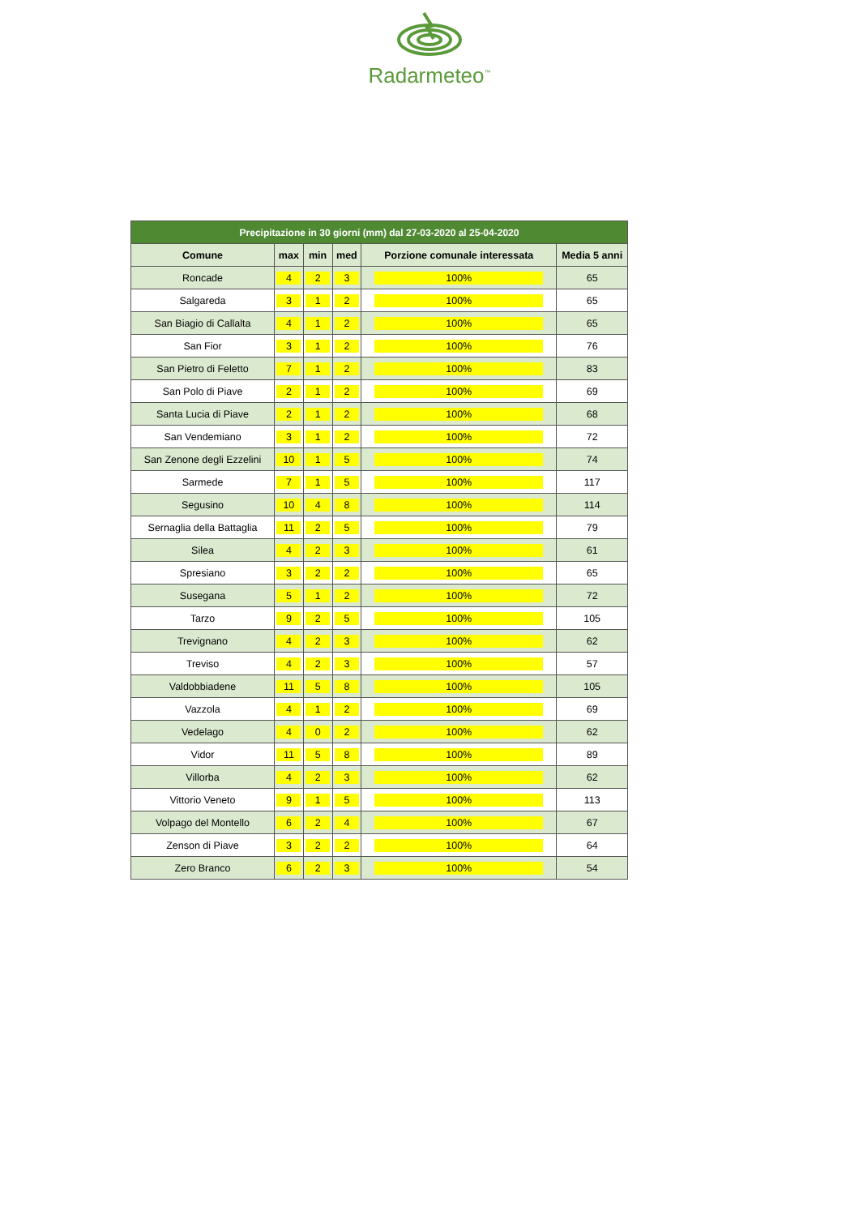Radarmeteo<sup>™</sup>
| Precipitazione in 30 giorni (mm) dal 27-03-2020 al 25-04-2020 | | | | | |
| --- | --- | --- | --- | --- | --- |
| Comune | max | min | med | Porzione comunale interessata | Media 5 anni |
| Roncade | 4 | 2 | 3 | 100% | 65 |
| Salgareda | 3 | 1 | 2 | 100% | 65 |
| San Biagio di Callalta | 4 | 1 | 2 | 100% | 65 |
| San Fior | 3 | 1 | 2 | 100% | 76 |
| San Pietro di Feletto | 7 | 1 | 2 | 100% | 83 |
| San Polo di Piave | 2 | 1 | 2 | 100% | 69 |
| Santa Lucia di Piave | 2 | 1 | 2 | 100% | 68 |
| San Vendemiano | 3 | 1 | 2 | 100% | 72 |
| San Zenone degli Ezzelini | 10 | 1 | 5 | 100% | 74 |
| Sarmede | 7 | 1 | 5 | 100% | 117 |
| Segusino | 10 | 4 | 8 | 100% | 114 |
| Sernaglia della Battaglia | 11 | 2 | 5 | 100% | 79 |
| Silea | 4 | 2 | 3 | 100% | 61 |
| Spresiano | 3 | 2 | 2 | 100% | 65 |
| Susegana | 5 | 1 | 2 | 100% | 72 |
| Tarzo | 9 | 2 | 5 | 100% | 105 |
| Trevignano | 4 | 2 | 3 | 100% | 62 |
| Treviso | 4 | 2 | 3 | 100% | 57 |
| Valdobbiadene | 11 | 5 | 8 | 100% | 105 |
| Vazzola | 4 | 1 | 2 | 100% | 69 |
| Vedelago | 4 | 0 | 2 | 100% | 62 |
| Vidor | 11 | 5 | 8 | 100% | 89 |
| Villorba | 4 | 2 | 3 | 100% | 62 |
| Vittorio Veneto | 9 | 1 | 5 | 100% | 113 |
| Volpago del Montello | 6 | 2 | 4 | 100% | 67 |
| Zenson di Piave | 3 | 2 | 2 | 100% | 64 |
| Zero Branco | 6 | 2 | 3 | 100% | 54 |